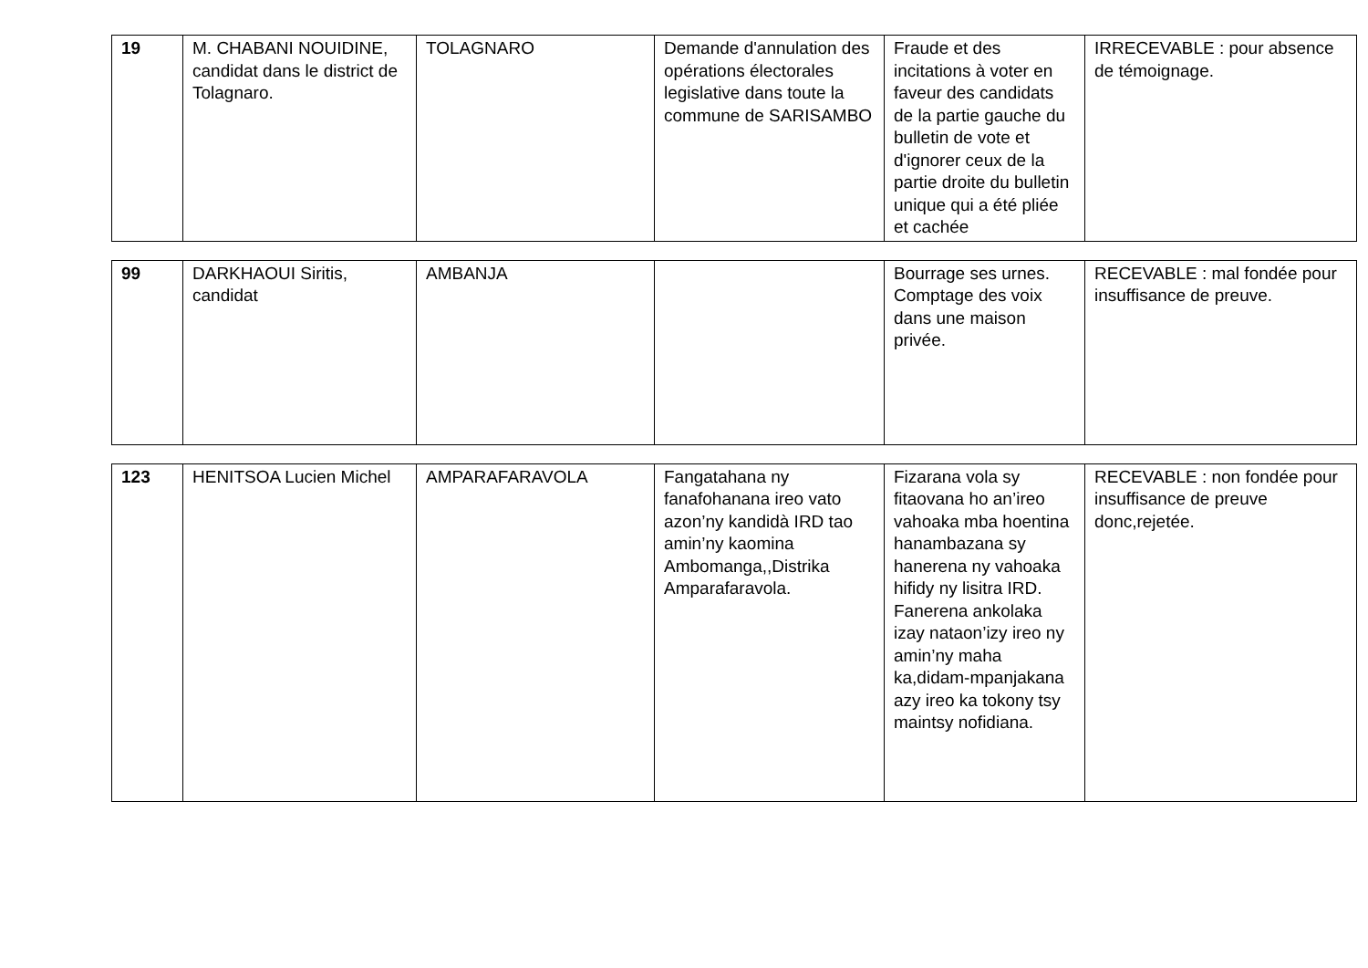| 19 | M. CHABANI NOUIDINE, candidat dans le district de Tolagnaro. | TOLAGNARO | Demande d'annulation des opérations électorales legislative dans toute la commune de SARISAMBO | Fraude et des incitations à voter en faveur des candidats de la partie gauche du bulletin de vote et d'ignorer ceux de la partie droite du bulletin unique qui a été pliée et cachée | IRRECEVABLE : pour absence de témoignage. |
| 99 | DARKHAOUI Siritis, candidat | AMBANJA | | Bourrage ses urnes. Comptage des voix dans une maison privée. | RECEVABLE : mal fondée pour insuffisance de preuve. |
| 123 | HENITSOA Lucien Michel | AMPARAFARAVOLA | Fangatahana ny fanafohanana ireo vato azon’ny kandidà IRD tao amin’ny kaomina Ambomanga,,Distrika Amparafaravola. | Fizarana vola sy fitaovana ho an’ireo vahoaka mba hoentina hanambazana sy hanerena ny vahoaka hifidy ny lisitra IRD. Fanerena ankolaka izay nataon’izy ireo ny amin’ny maha ka,didam-mpanjakana azy ireo ka tokony tsy maintsy nofidiana. | RECEVABLE : non fondée pour insuffisance de preuve donc,rejetée. |